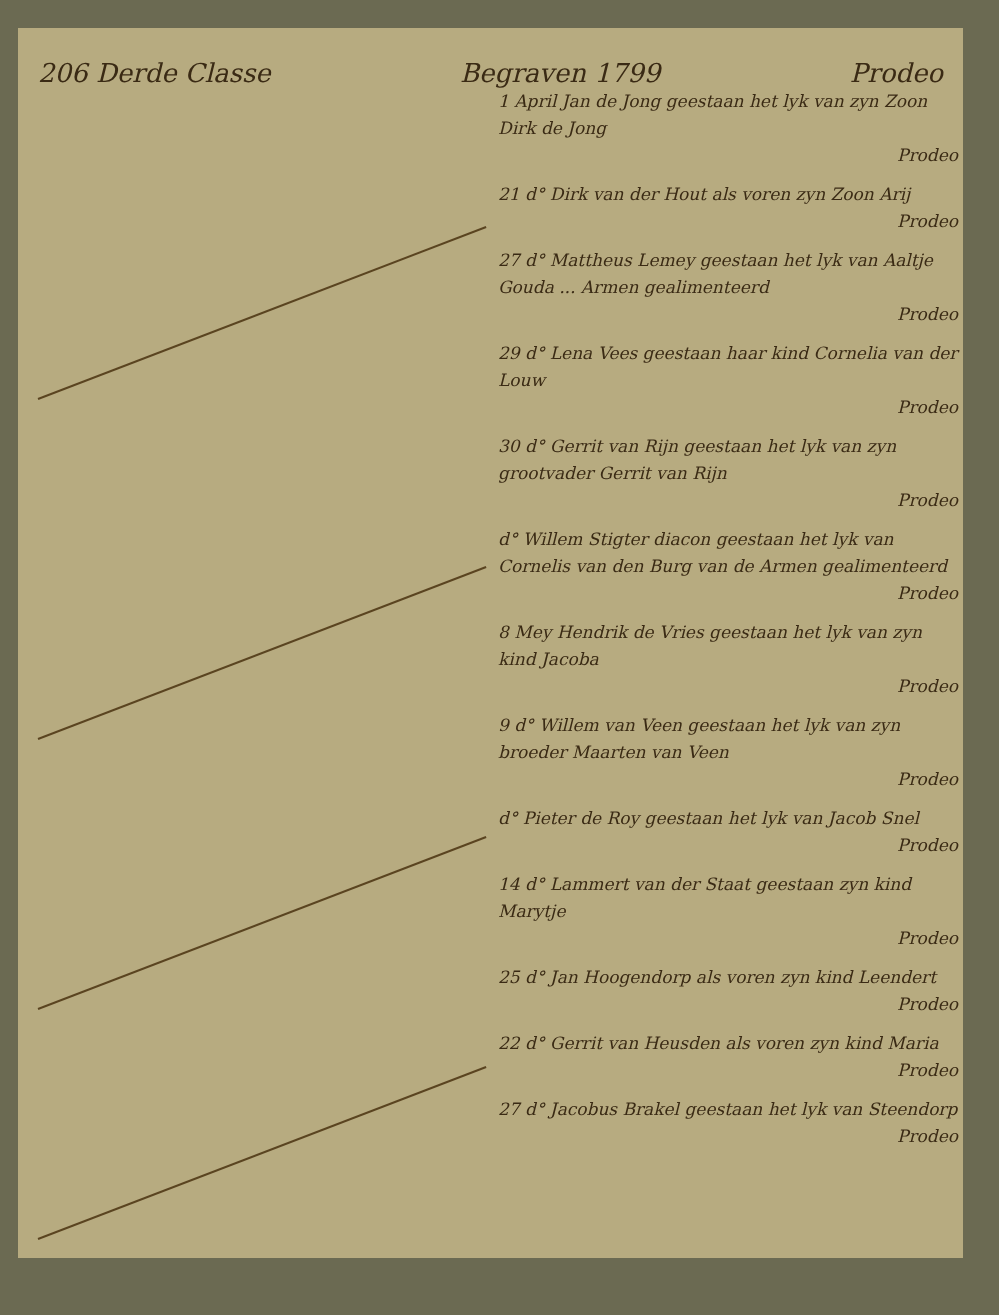206 Derde Classe Begraven 1799 Prodeo
1 April Jan de Jong geestaan het lyk van zyn Zoon Dirk de Jong
Prodeo
21 d° Dirk van der Hout als voren zyn Zoon Arij
Prodeo
27 d° Mattheus Lemey geestaan het lyk van Aaltje Gouda ... Armen gealimenteerd
Prodeo
29 d° Lena Vees geestaan haar kind Cornelia van der Louw
Prodeo
30 d° Gerrit van Rijn geestaan het lyk van zyn grootvader Gerrit van Rijn
Prodeo
d° Willem Stigter diacon geestaan het lyk van Cornelis van den Burg van de Armen gealimenteerd
Prodeo
8 Mey Hendrik de Vries geestaan het lyk van zyn kind Jacoba
Prodeo
9 d° Willem van Veen geestaan het lyk van zyn broeder Maarten van Veen
Prodeo
d° Pieter de Roy geestaan het lyk van Jacob Snel
Prodeo
14 d° Lammert van der Staat geestaan zyn kind Marytje
Prodeo
25 d° Jan Hoogendorp als voren zyn kind Leendert
Prodeo
22 d° Gerrit van Heusden als voren zyn kind Maria
Prodeo
27 d° Jacobus Brakel geestaan het lyk van Steendorp
Prodeo